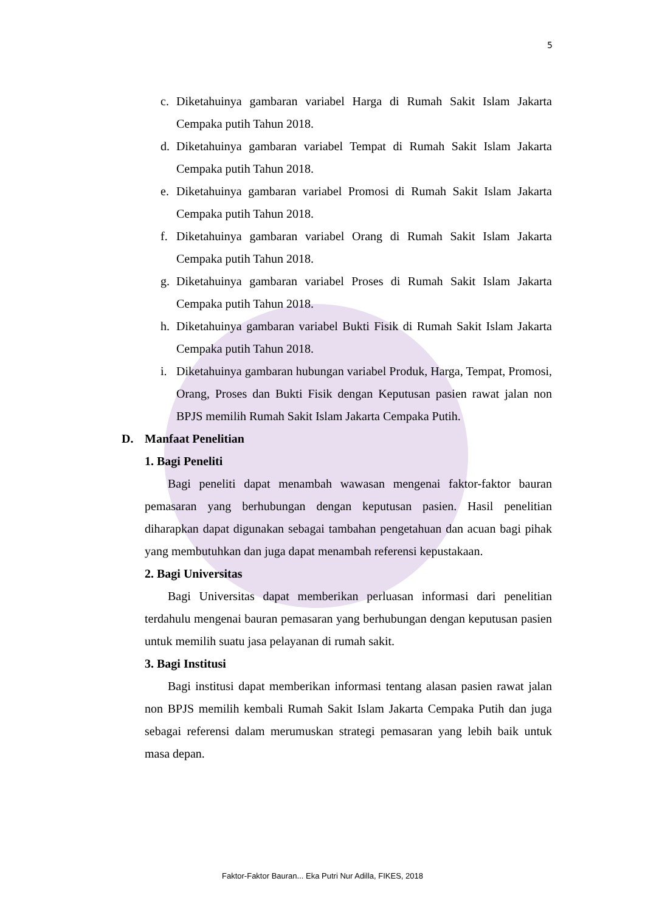5
c. Diketahuinya gambaran variabel Harga di Rumah Sakit Islam Jakarta Cempaka putih Tahun 2018.
d. Diketahuinya gambaran variabel Tempat di Rumah Sakit Islam Jakarta Cempaka putih Tahun 2018.
e. Diketahuinya gambaran variabel Promosi di Rumah Sakit Islam Jakarta Cempaka putih Tahun 2018.
f. Diketahuinya gambaran variabel Orang di Rumah Sakit Islam Jakarta Cempaka putih Tahun 2018.
g. Diketahuinya gambaran variabel Proses di Rumah Sakit Islam Jakarta Cempaka putih Tahun 2018.
h. Diketahuinya gambaran variabel Bukti Fisik di Rumah Sakit Islam Jakarta Cempaka putih Tahun 2018.
i. Diketahuinya gambaran hubungan variabel Produk, Harga, Tempat, Promosi, Orang, Proses dan Bukti Fisik dengan Keputusan pasien rawat jalan non BPJS memilih Rumah Sakit Islam Jakarta Cempaka Putih.
D. Manfaat Penelitian
1. Bagi Peneliti
Bagi peneliti dapat menambah wawasan mengenai faktor-faktor bauran pemasaran yang berhubungan dengan keputusan pasien. Hasil penelitian diharapkan dapat digunakan sebagai tambahan pengetahuan dan acuan bagi pihak yang membutuhkan dan juga dapat menambah referensi kepustakaan.
2. Bagi Universitas
Bagi Universitas dapat memberikan perluasan informasi dari penelitian terdahulu mengenai bauran pemasaran yang berhubungan dengan keputusan pasien untuk memilih suatu jasa pelayanan di rumah sakit.
3. Bagi Institusi
Bagi institusi dapat memberikan informasi tentang alasan pasien rawat jalan non BPJS memilih kembali Rumah Sakit Islam Jakarta Cempaka Putih dan juga sebagai referensi dalam merumuskan strategi pemasaran yang lebih baik untuk masa depan.
Faktor-Faktor Bauran... Eka Putri Nur Adilla, FIKES, 2018